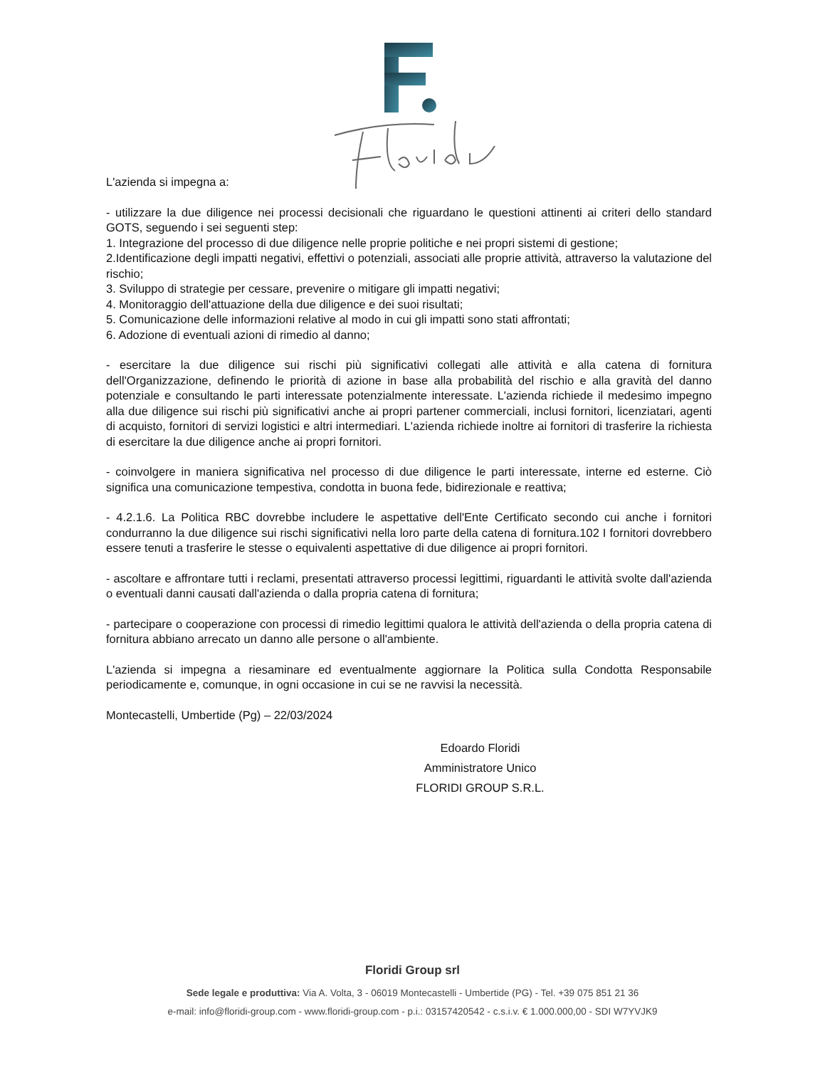L'azienda si impegna a:
- utilizzare la due diligence nei processi decisionali che riguardano le questioni attinenti ai criteri dello standard GOTS, seguendo i sei seguenti step:
1. Integrazione del processo di due diligence nelle proprie politiche e nei propri sistemi di gestione;
2.Identificazione degli impatti negativi, effettivi o potenziali, associati alle proprie attività, attraverso la valutazione del rischio;
3. Sviluppo di strategie per cessare, prevenire o mitigare gli impatti negativi;
4. Monitoraggio dell'attuazione della due diligence e dei suoi risultati;
5. Comunicazione delle informazioni relative al modo in cui gli impatti sono stati affrontati;
6. Adozione di eventuali azioni di rimedio al danno;
- esercitare la due diligence sui rischi più significativi collegati alle attività e alla catena di fornitura dell'Organizzazione, definendo le priorità di azione in base alla probabilità del rischio e alla gravità del danno potenziale e consultando le parti interessate potenzialmente interessate. L'azienda richiede il medesimo impegno alla due diligence sui rischi più significativi anche ai propri partener commerciali, inclusi fornitori, licenziatari, agenti di acquisto, fornitori di servizi logistici e altri intermediari. L'azienda richiede inoltre ai fornitori di trasferire la richiesta di esercitare la due diligence anche ai propri fornitori.
- coinvolgere in maniera significativa nel processo di due diligence le parti interessate, interne ed esterne. Ciò significa una comunicazione tempestiva, condotta in buona fede, bidirezionale e reattiva;
- 4.2.1.6. La Politica RBC dovrebbe includere le aspettative dell'Ente Certificato secondo cui anche i fornitori condurranno la due diligence sui rischi significativi nella loro parte della catena di fornitura.102 I fornitori dovrebbero essere tenuti a trasferire le stesse o equivalenti aspettative di due diligence ai propri fornitori.
- ascoltare e affrontare tutti i reclami, presentati attraverso processi legittimi, riguardanti le attività svolte dall'azienda o eventuali danni causati dall'azienda o dalla propria catena di fornitura;
- partecipare o cooperazione con processi di rimedio legittimi qualora le attività dell'azienda o della propria catena di fornitura abbiano arrecato un danno alle persone o all'ambiente.
L'azienda si impegna a riesaminare ed eventualmente aggiornare la Politica sulla Condotta Responsabile periodicamente e, comunque, in ogni occasione in cui se ne ravvisi la necessità.
Montecastelli, Umbertide (Pg) – 22/03/2024
Edoardo Floridi
Amministratore Unico
FLORIDI GROUP S.R.L.
Floridi Group srl
Sede legale e produttiva: Via A. Volta, 3 - 06019 Montecastelli - Umbertide (PG) - Tel. +39 075 851 21 36
e-mail: info@floridi-group.com - www.floridi-group.com - p.i.: 03157420542 - c.s.i.v. € 1.000.000,00 - SDI W7YVJK9